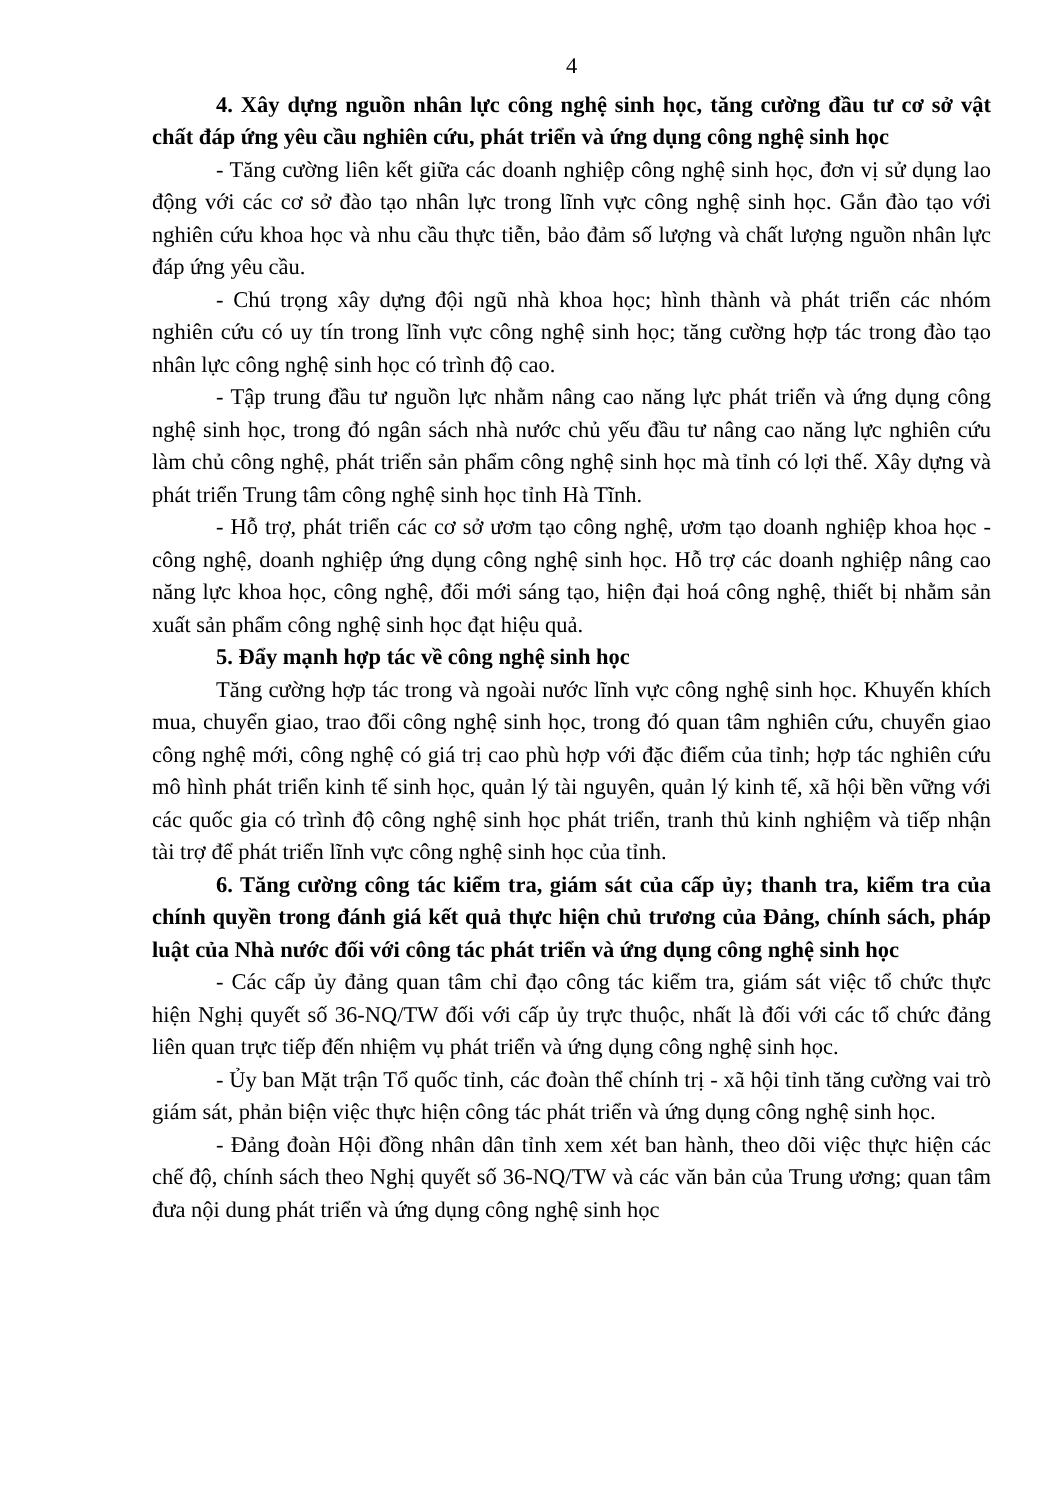4
4. Xây dựng nguồn nhân lực công nghệ sinh học, tăng cường đầu tư cơ sở vật chất đáp ứng yêu cầu nghiên cứu, phát triển và ứng dụng công nghệ sinh học
- Tăng cường liên kết giữa các doanh nghiệp công nghệ sinh học, đơn vị sử dụng lao động với các cơ sở đào tạo nhân lực trong lĩnh vực công nghệ sinh học. Gắn đào tạo với nghiên cứu khoa học và nhu cầu thực tiễn, bảo đảm số lượng và chất lượng nguồn nhân lực đáp ứng yêu cầu.
- Chú trọng xây dựng đội ngũ nhà khoa học; hình thành và phát triển các nhóm nghiên cứu có uy tín trong lĩnh vực công nghệ sinh học; tăng cường hợp tác trong đào tạo nhân lực công nghệ sinh học có trình độ cao.
- Tập trung đầu tư nguồn lực nhằm nâng cao năng lực phát triển và ứng dụng công nghệ sinh học, trong đó ngân sách nhà nước chủ yếu đầu tư nâng cao năng lực nghiên cứu làm chủ công nghệ, phát triển sản phẩm công nghệ sinh học mà tỉnh có lợi thế. Xây dựng và phát triển Trung tâm công nghệ sinh học tỉnh Hà Tĩnh.
- Hỗ trợ, phát triển các cơ sở ươm tạo công nghệ, ươm tạo doanh nghiệp khoa học - công nghệ, doanh nghiệp ứng dụng công nghệ sinh học. Hỗ trợ các doanh nghiệp nâng cao năng lực khoa học, công nghệ, đổi mới sáng tạo, hiện đại hoá công nghệ, thiết bị nhằm sản xuất sản phẩm công nghệ sinh học đạt hiệu quả.
5. Đẩy mạnh hợp tác về công nghệ sinh học
Tăng cường hợp tác trong và ngoài nước lĩnh vực công nghệ sinh học. Khuyến khích mua, chuyển giao, trao đổi công nghệ sinh học, trong đó quan tâm nghiên cứu, chuyển giao công nghệ mới, công nghệ có giá trị cao phù hợp với đặc điểm của tỉnh; hợp tác nghiên cứu mô hình phát triển kinh tế sinh học, quản lý tài nguyên, quản lý kinh tế, xã hội bền vững với các quốc gia có trình độ công nghệ sinh học phát triển, tranh thủ kinh nghiệm và tiếp nhận tài trợ để phát triển lĩnh vực công nghệ sinh học của tỉnh.
6. Tăng cường công tác kiểm tra, giám sát của cấp ủy; thanh tra, kiểm tra của chính quyền trong đánh giá kết quả thực hiện chủ trương của Đảng, chính sách, pháp luật của Nhà nước đối với công tác phát triển và ứng dụng công nghệ sinh học
- Các cấp ủy đảng quan tâm chỉ đạo công tác kiểm tra, giám sát việc tổ chức thực hiện Nghị quyết số 36-NQ/TW đối với cấp ủy trực thuộc, nhất là đối với các tổ chức đảng liên quan trực tiếp đến nhiệm vụ phát triển và ứng dụng công nghệ sinh học.
- Ủy ban Mặt trận Tổ quốc tỉnh, các đoàn thể chính trị - xã hội tỉnh tăng cường vai trò giám sát, phản biện việc thực hiện công tác phát triển và ứng dụng công nghệ sinh học.
- Đảng đoàn Hội đồng nhân dân tỉnh xem xét ban hành, theo dõi việc thực hiện các chế độ, chính sách theo Nghị quyết số 36-NQ/TW và các văn bản của Trung ương; quan tâm đưa nội dung phát triển và ứng dụng công nghệ sinh học